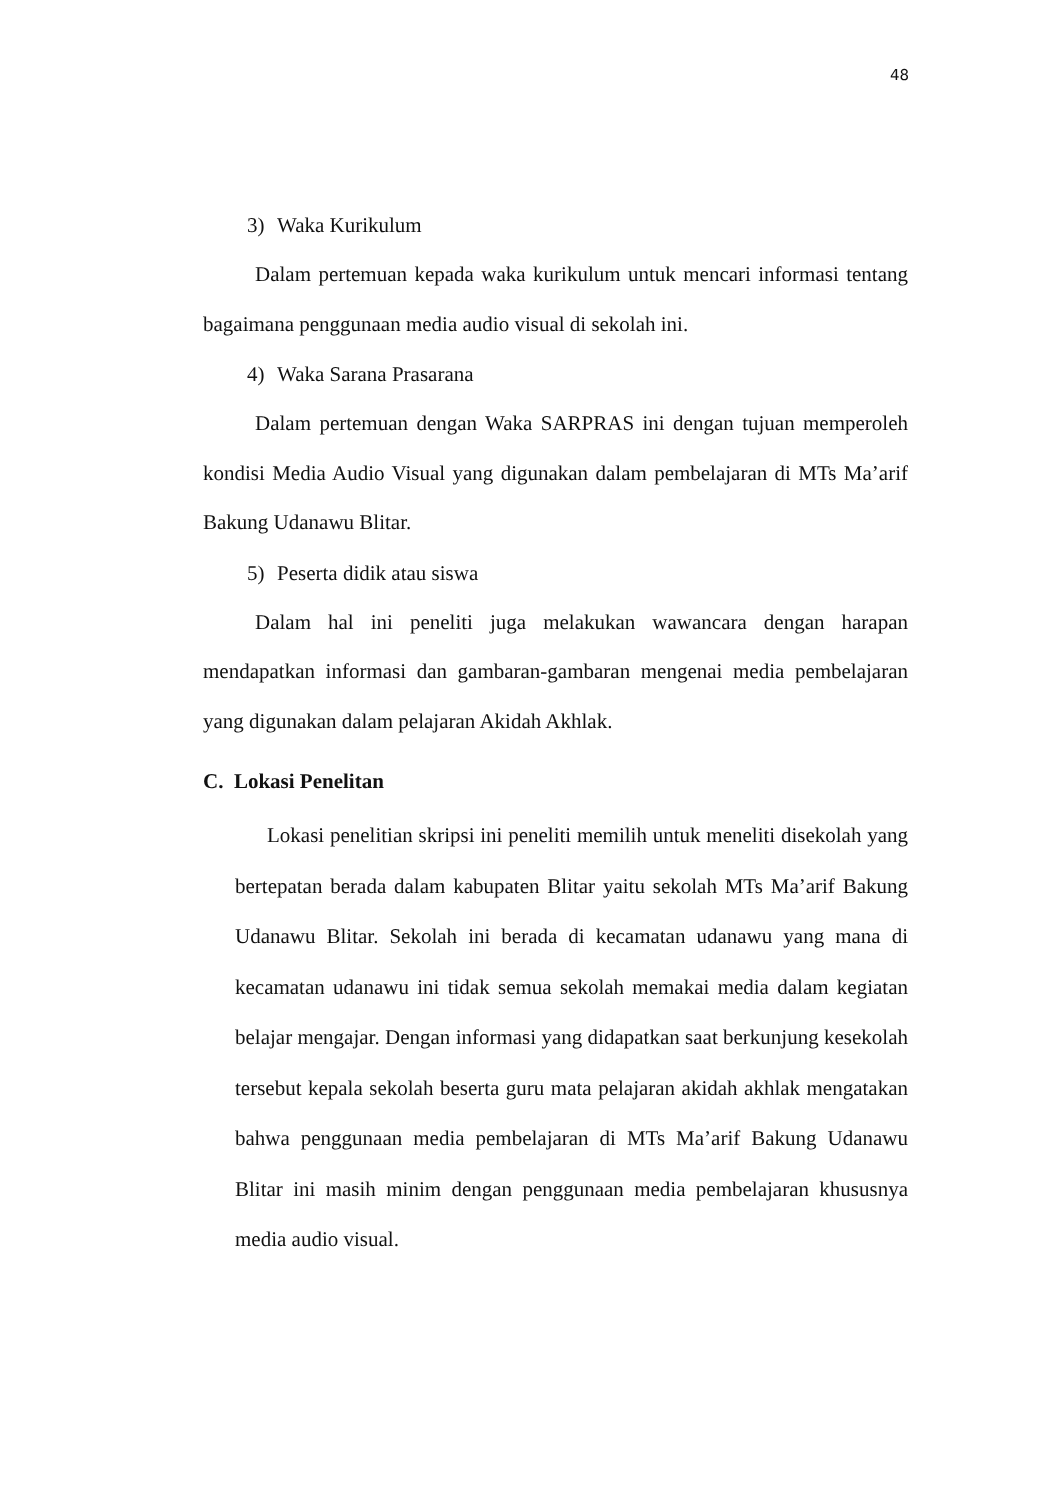48
3) Waka Kurikulum
Dalam pertemuan kepada waka kurikulum untuk mencari informasi tentang bagaimana penggunaan media audio visual di sekolah ini.
4) Waka Sarana Prasarana
Dalam pertemuan dengan Waka SARPRAS ini dengan tujuan memperoleh kondisi Media Audio Visual yang digunakan dalam pembelajaran di MTs Ma’arif Bakung Udanawu Blitar.
5) Peserta didik atau siswa
Dalam hal ini peneliti juga melakukan wawancara dengan harapan mendapatkan informasi dan gambaran-gambaran mengenai media pembelajaran yang digunakan dalam pelajaran Akidah Akhlak.
C. Lokasi Penelitan
Lokasi penelitian skripsi ini peneliti memilih untuk meneliti disekolah yang bertepatan berada dalam kabupaten Blitar yaitu sekolah MTs Ma’arif Bakung Udanawu Blitar. Sekolah ini berada di kecamatan udanawu yang mana di kecamatan udanawu ini tidak semua sekolah memakai media dalam kegiatan belajar mengajar. Dengan informasi yang didapatkan saat berkunjung kesekolah tersebut kepala sekolah beserta guru mata pelajaran akidah akhlak mengatakan bahwa penggunaan media pembelajaran di MTs Ma’arif Bakung Udanawu Blitar ini masih minim dengan penggunaan media pembelajaran khususnya media audio visual.